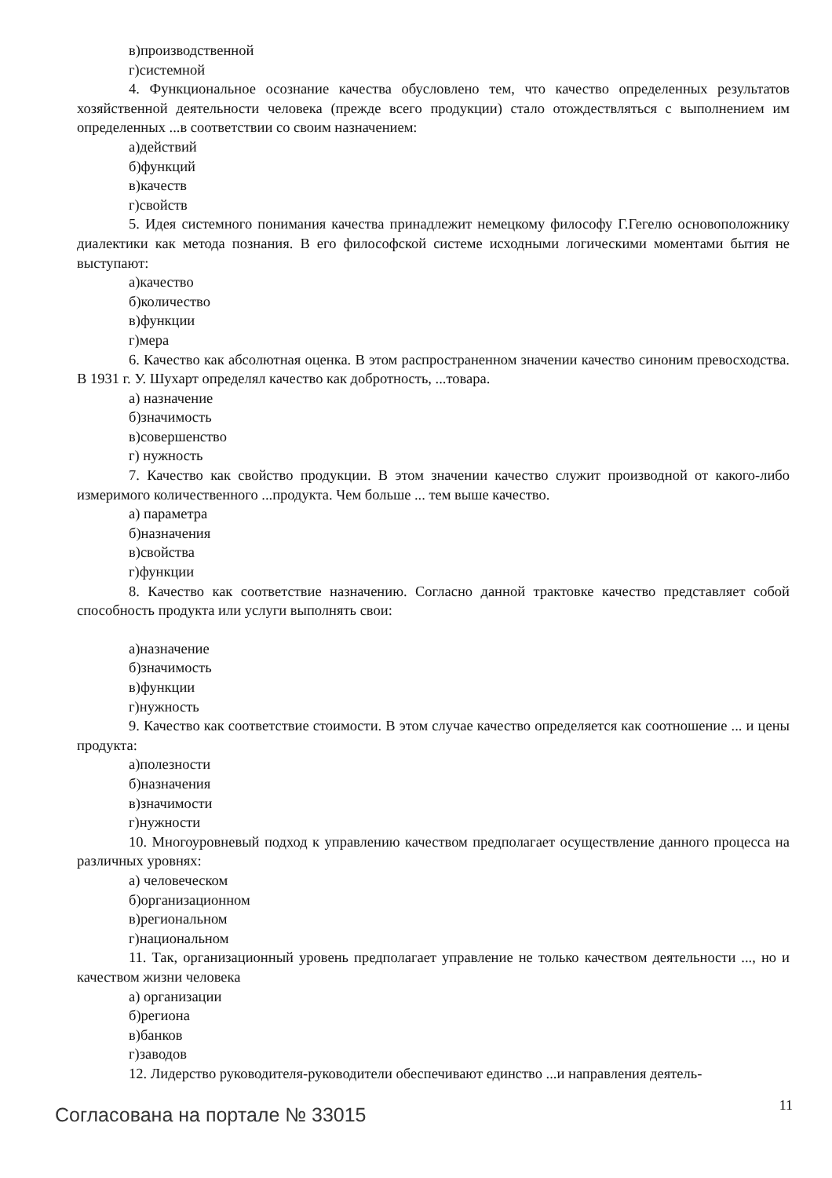в)производственной
г)системной
4. Функциональное осознание качества обусловлено тем, что качество определенных результатов хозяйственной деятельности человека (прежде всего продукции) стало отождествляться с выполнением им определенных ...в соответствии со своим назначением:
а)действий
б)функций
в)качеств
г)свойств
5. Идея системного понимания качества принадлежит немецкому философу Г.Гегелю основоположнику диалектики как метода познания. В его философской системе исходными логическими моментами бытия не выступают:
а)качество
б)количество
в)функции
г)мера
6. Качество как абсолютная оценка. В этом распространенном значении качество синоним превосходства. В 1931 г. У. Шухарт определял качество как добротность, ...товара.
а) назначение
б)значимость
в)совершенство
г) нужность
7. Качество как свойство продукции. В этом значении качество служит производной от какого-либо измеримого количественного ...продукта. Чем больше ... тем выше качество.
а) параметра
б)назначения
в)свойства
г)функции
8. Качество как соответствие назначению. Согласно данной трактовке качество представляет собой способность продукта или услуги выполнять свои:
а)назначение
б)значимость
в)функции
г)нужность
9. Качество как соответствие стоимости. В этом случае качество определяется как соотношение ... и цены продукта:
а)полезности
б)назначения
в)значимости
г)нужности
10. Многоуровневый подход к управлению качеством предполагает осуществление данного процесса на различных уровнях:
а) человеческом
б)организационном
в)региональном
г)национальном
11. Так, организационный уровень предполагает управление не только качеством деятельности ..., но и качеством жизни человека
а) организации
б)региона
в)банков
г)заводов
12. Лидерство руководителя-руководители обеспечивают единство ...и направления деятель-
Согласована на портале № 33015 11